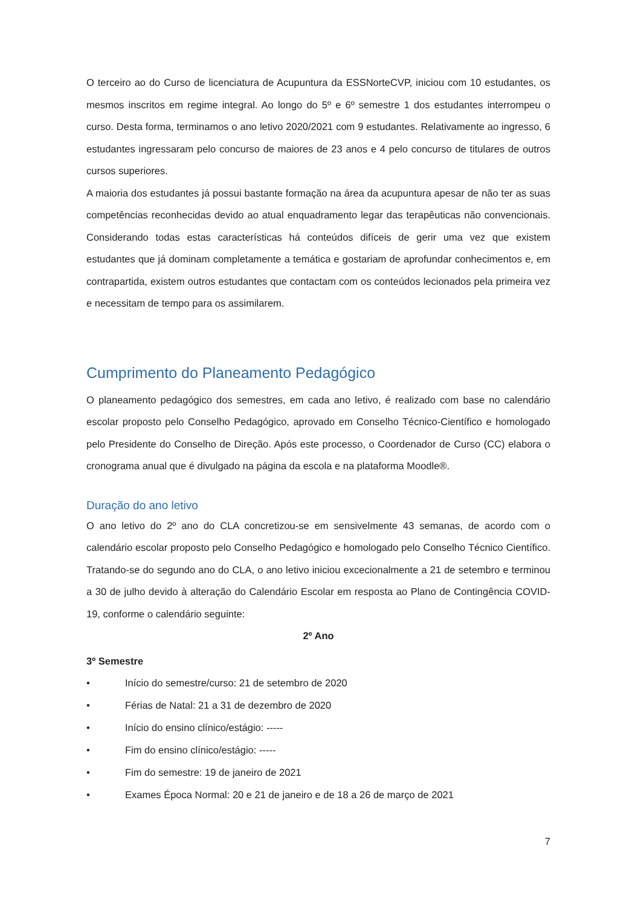O terceiro ao do Curso de licenciatura de Acupuntura da ESSNorteCVP, iniciou com 10 estudantes, os mesmos inscritos em regime integral. Ao longo do 5º e 6º semestre 1 dos estudantes interrompeu o curso. Desta forma, terminamos o ano letivo 2020/2021 com 9 estudantes. Relativamente ao ingresso, 6 estudantes ingressaram pelo concurso de maiores de 23 anos e 4 pelo concurso de titulares de outros cursos superiores.
A maioria dos estudantes já possui bastante formação na área da acupuntura apesar de não ter as suas competências reconhecidas devido ao atual enquadramento legar das terapêuticas não convencionais. Considerando todas estas características há conteúdos difíceis de gerir uma vez que existem estudantes que já dominam completamente a temática e gostariam de aprofundar conhecimentos e, em contrapartida, existem outros estudantes que contactam com os conteúdos lecionados pela primeira vez e necessitam de tempo para os assimilarem.
Cumprimento do Planeamento Pedagógico
O planeamento pedagógico dos semestres, em cada ano letivo, é realizado com base no calendário escolar proposto pelo Conselho Pedagógico, aprovado em Conselho Técnico-Científico e homologado pelo Presidente do Conselho de Direção. Após este processo, o Coordenador de Curso (CC) elabora o cronograma anual que é divulgado na página da escola e na plataforma Moodle®.
Duração do ano letivo
O ano letivo do 2º ano do CLA concretizou-se em sensivelmente 43 semanas, de acordo com o calendário escolar proposto pelo Conselho Pedagógico e homologado pelo Conselho Técnico Científico. Tratando-se do segundo ano do CLA, o ano letivo iniciou excecionalmente a 21 de setembro e terminou a 30 de julho devido à alteração do Calendário Escolar em resposta ao Plano de Contingência COVID-19, conforme o calendário seguinte:
2º Ano
3º Semestre
• Início do semestre/curso: 21 de setembro de 2020
• Férias de Natal: 21 a 31 de dezembro de 2020
• Início do ensino clínico/estágio: -----
• Fim do ensino clínico/estágio: -----
• Fim do semestre: 19 de janeiro de 2021
• Exames Época Normal: 20 e 21 de janeiro e de 18 a 26 de março de 2021
7